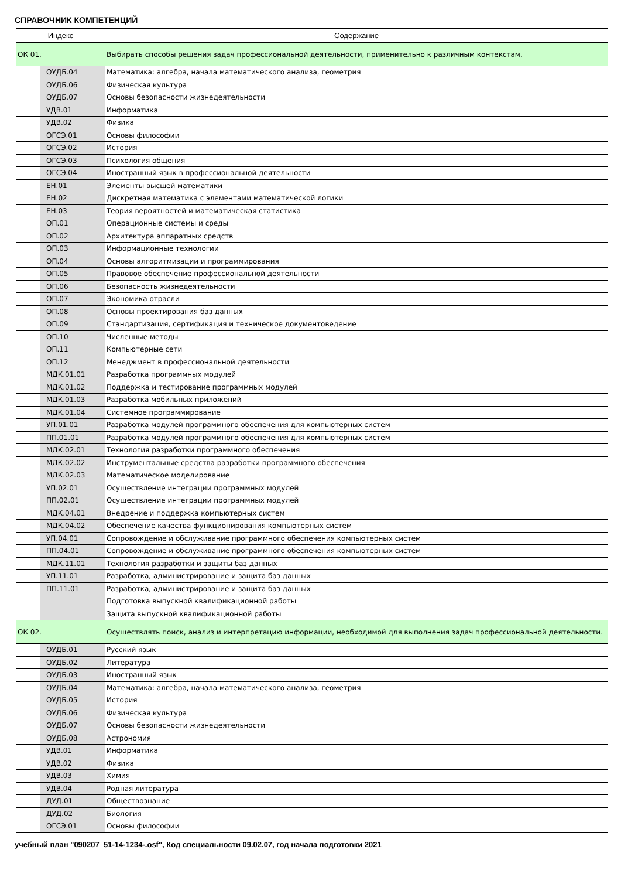СПРАВОЧНИК КОМПЕТЕНЦИЙ
| Индекс | | Содержание |
| --- | --- | --- |
| ОК 01. | | Выбирать способы решения задач профессиональной деятельности, применительно к различным контекстам. |
| | ОУДБ.04 | Математика: алгебра, начала математического анализа, геометрия |
| | ОУДБ.06 | Физическая культура |
| | ОУДБ.07 | Основы безопасности жизнедеятельности |
| | УДВ.01 | Информатика |
| | УДВ.02 | Физика |
| | ОГСЭ.01 | Основы философии |
| | ОГСЭ.02 | История |
| | ОГСЭ.03 | Психология общения |
| | ОГСЭ.04 | Иностранный язык в профессиональной деятельности |
| | ЕН.01 | Элементы высшей математики |
| | ЕН.02 | Дискретная математика с элементами математической логики |
| | ЕН.03 | Теория вероятностей и математическая статистика |
| | ОП.01 | Операционные системы и среды |
| | ОП.02 | Архитектура аппаратных средств |
| | ОП.03 | Информационные технологии |
| | ОП.04 | Основы алгоритмизации и программирования |
| | ОП.05 | Правовое обеспечение профессиональной деятельности |
| | ОП.06 | Безопасность жизнедеятельности |
| | ОП.07 | Экономика отрасли |
| | ОП.08 | Основы проектирования баз данных |
| | ОП.09 | Стандартизация, сертификация и техническое документоведение |
| | ОП.10 | Численные методы |
| | ОП.11 | Компьютерные сети |
| | ОП.12 | Менеджмент в профессиональной деятельности |
| | МДК.01.01 | Разработка программных модулей |
| | МДК.01.02 | Поддержка и тестирование программных модулей |
| | МДК.01.03 | Разработка мобильных приложений |
| | МДК.01.04 | Системное программирование |
| | УП.01.01 | Разработка модулей программного обеспечения для компьютерных систем |
| | ПП.01.01 | Разработка модулей программного обеспечения для компьютерных систем |
| | МДК.02.01 | Технология разработки программного обеспечения |
| | МДК.02.02 | Инструментальные средства разработки программного обеспечения |
| | МДК.02.03 | Математическое моделирование |
| | УП.02.01 | Осуществление интеграции программных модулей |
| | ПП.02.01 | Осуществление интеграции программных модулей |
| | МДК.04.01 | Внедрение и поддержка компьютерных систем |
| | МДК.04.02 | Обеспечение качества функционирования компьютерных систем |
| | УП.04.01 | Сопровождение и обслуживание программного обеспечения компьютерных систем |
| | ПП.04.01 | Сопровождение и обслуживание программного обеспечения компьютерных систем |
| | МДК.11.01 | Технология разработки и защиты баз данных |
| | УП.11.01 | Разработка, администрирование и защита баз данных |
| | ПП.11.01 | Разработка, администрирование и защита баз данных |
| | | Подготовка выпускной квалификационной работы |
| | | Защита выпускной квалификационной работы |
| ОК 02. | | Осуществлять поиск, анализ и интерпретацию информации, необходимой для выполнения задач профессиональной деятельности. |
| | ОУДБ.01 | Русский язык |
| | ОУДБ.02 | Литература |
| | ОУДБ.03 | Иностранный язык |
| | ОУДБ.04 | Математика: алгебра, начала математического анализа, геометрия |
| | ОУДБ.05 | История |
| | ОУДБ.06 | Физическая культура |
| | ОУДБ.07 | Основы безопасности жизнедеятельности |
| | ОУДБ.08 | Астрономия |
| | УДВ.01 | Информатика |
| | УДВ.02 | Физика |
| | УДВ.03 | Химия |
| | УДВ.04 | Родная литература |
| | ДУД.01 | Обществознание |
| | ДУД.02 | Биология |
| | ОГСЭ.01 | Основы философии |
учебный план "090207_51-14-1234-.osf", Код специальности 09.02.07, год начала подготовки 2021